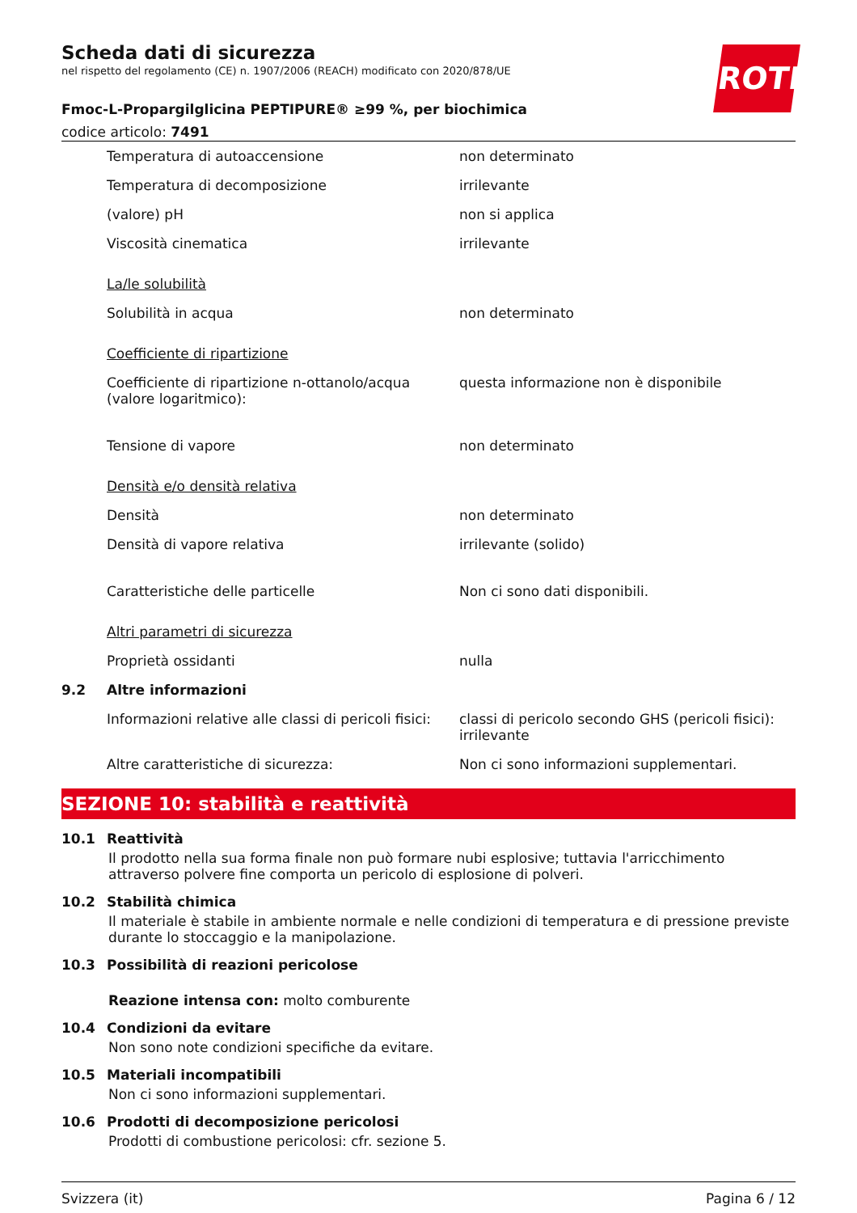ROTH
Scheda dati di sicurezza
nel rispetto del regolamento (CE) n. 1907/2006 (REACH) modificato con 2020/878/UE
Fmoc-L-Propargilglicina PEPTIPURE® ≥99 %, per biochimica
codice articolo: 7491
| | Temperatura di autoaccensione | non determinato |
| | Temperatura di decomposizione | irrilevante |
| | (valore) pH | non si applica |
| | Viscosità cinematica | irrilevante |
| | La/le solubilità | |
| | Solubilità in acqua | non determinato |
| | Coefficiente di ripartizione | |
| | Coefficiente di ripartizione n-ottanolo/acqua (valore logaritmico): | questa informazione non è disponibile |
| | Tensione di vapore | non determinato |
| | Densità e/o densità relativa | |
| | Densità | non determinato |
| | Densità di vapore relativa | irrilevante (solido) |
| | Caratteristiche delle particelle | Non ci sono dati disponibili. |
| | Altri parametri di sicurezza | |
| | Proprietà ossidanti | nulla |
| 9.2 | Altre informazioni | |
| | Informazioni relative alle classi di pericoli fisici: | classi di pericolo secondo GHS (pericoli fisici): irrilevante |
| | Altre caratteristiche di sicurezza: | Non ci sono informazioni supplementari. |
SEZIONE 10: stabilità e reattività
10.1 Reattività
Il prodotto nella sua forma finale non può formare nubi esplosive; tuttavia l'arricchimento attraverso polvere fine comporta un pericolo di esplosione di polveri.
10.2 Stabilità chimica
Il materiale è stabile in ambiente normale e nelle condizioni di temperatura e di pressione previste durante lo stoccaggio e la manipolazione.
10.3 Possibilità di reazioni pericolose
Reazione intensa con: molto comburente
10.4 Condizioni da evitare
Non sono note condizioni specifiche da evitare.
10.5 Materiali incompatibili
Non ci sono informazioni supplementari.
10.6 Prodotti di decomposizione pericolosi
Prodotti di combustione pericolosi: cfr. sezione 5.
Svizzera (it) Pagina 6 / 12